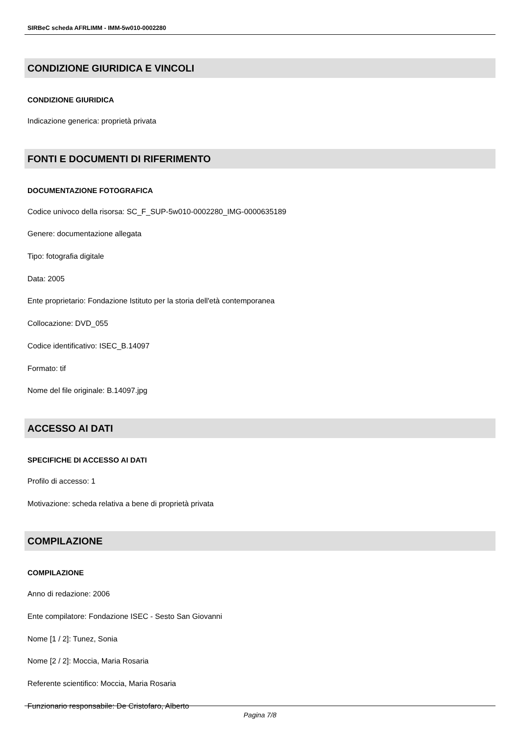SIRBeC scheda AFRLIMM - IMM-5w010-0002280
CONDIZIONE GIURIDICA E VINCOLI
CONDIZIONE GIURIDICA
Indicazione generica: proprietà privata
FONTI E DOCUMENTI DI RIFERIMENTO
DOCUMENTAZIONE FOTOGRAFICA
Codice univoco della risorsa: SC_F_SUP-5w010-0002280_IMG-0000635189
Genere: documentazione allegata
Tipo: fotografia digitale
Data: 2005
Ente proprietario: Fondazione Istituto per la storia dell'età contemporanea
Collocazione: DVD_055
Codice identificativo: ISEC_B.14097
Formato: tif
Nome del file originale: B.14097.jpg
ACCESSO AI DATI
SPECIFICHE DI ACCESSO AI DATI
Profilo di accesso: 1
Motivazione: scheda relativa a bene di proprietà privata
COMPILAZIONE
COMPILAZIONE
Anno di redazione: 2006
Ente compilatore: Fondazione ISEC - Sesto San Giovanni
Nome [1 / 2]: Tunez, Sonia
Nome [2 / 2]: Moccia, Maria Rosaria
Referente scientifico: Moccia, Maria Rosaria
Funzionario responsabile: De Cristofaro, Alberto
Pagina 7/8